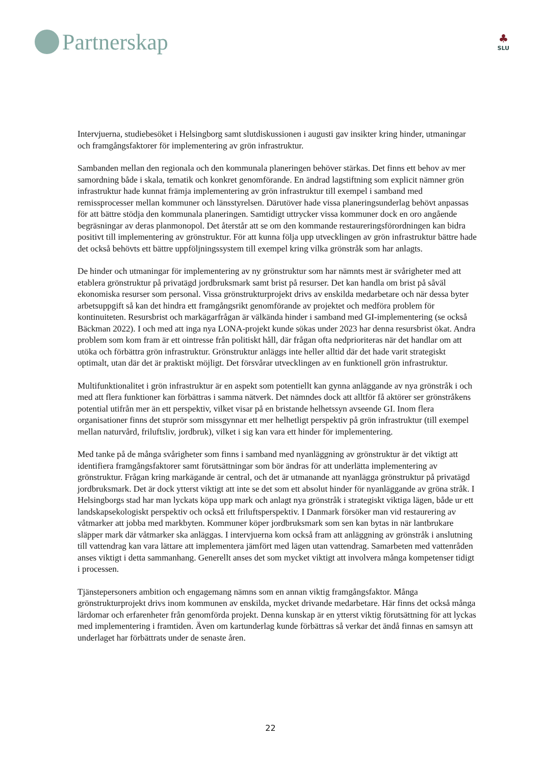Partnerskap
♣
SLU
Intervjuerna, studiebesöket i Helsingborg samt slutdiskussionen i augusti gav insikter kring hinder, utmaningar och framgångsfaktorer för implementering av grön infrastruktur.
Sambanden mellan den regionala och den kommunala planeringen behöver stärkas. Det finns ett behov av mer samordning både i skala, tematik och konkret genomförande. En ändrad lagstiftning som explicit nämner grön infrastruktur hade kunnat främja implementering av grön infrastruktur till exempel i samband med remissprocesser mellan kommuner och länsstyrelsen. Därutöver hade vissa planeringsunderlag behövt anpassas för att bättre stödja den kommunala planeringen. Samtidigt uttrycker vissa kommuner dock en oro angående begräsningar av deras planmonopol. Det återstår att se om den kommande restaureringsförordningen kan bidra positivt till implementering av grönstruktur. För att kunna följa upp utvecklingen av grön infrastruktur bättre hade det också behövts ett bättre uppföljningssystem till exempel kring vilka grönstråk som har anlagts.
De hinder och utmaningar för implementering av ny grönstruktur som har nämnts mest är svårigheter med att etablera grönstruktur på privatägd jordbruksmark samt brist på resurser. Det kan handla om brist på såväl ekonomiska resurser som personal. Vissa grönstrukturprojekt drivs av enskilda medarbetare och när dessa byter arbetsuppgift så kan det hindra ett framgångsrikt genomförande av projektet och medföra problem för kontinuiteten. Resursbrist och markägarfrågan är välkända hinder i samband med GI-implementering (se också Bäckman 2022). I och med att inga nya LONA-projekt kunde sökas under 2023 har denna resursbrist ökat. Andra problem som kom fram är ett ointresse från politiskt håll, där frågan ofta nedprioriteras när det handlar om att utöka och förbättra grön infrastruktur. Grönstruktur anläggs inte heller alltid där det hade varit strategiskt optimalt, utan där det är praktiskt möjligt. Det försvårar utvecklingen av en funktionell grön infrastruktur.
Multifunktionalitet i grön infrastruktur är en aspekt som potentiellt kan gynna anläggande av nya grönstråk i och med att flera funktioner kan förbättras i samma nätverk. Det nämndes dock att alltför få aktörer ser grönstråkens potential utifrån mer än ett perspektiv, vilket visar på en bristande helhetssyn avseende GI. Inom flera organisationer finns det stuprör som missgynnar ett mer helhetligt perspektiv på grön infrastruktur (till exempel mellan naturvård, friluftsliv, jordbruk), vilket i sig kan vara ett hinder för implementering.
Med tanke på de många svårigheter som finns i samband med nyanläggning av grönstruktur är det viktigt att identifiera framgångsfaktorer samt förutsättningar som bör ändras för att underlätta implementering av grönstruktur. Frågan kring markägande är central, och det är utmanande att nyanlägga grönstruktur på privatägd jordbruksmark. Det är dock ytterst viktigt att inte se det som ett absolut hinder för nyanläggande av gröna stråk. I Helsingborgs stad har man lyckats köpa upp mark och anlagt nya grönstråk i strategiskt viktiga lägen, både ur ett landskapsekologiskt perspektiv och också ett friluftsperspektiv. I Danmark försöker man vid restaurering av våtmarker att jobba med markbyten. Kommuner köper jordbruksmark som sen kan bytas in när lantbrukare släpper mark där våtmarker ska anläggas. I intervjuerna kom också fram att anläggning av grönstråk i anslutning till vattendrag kan vara lättare att implementera jämfört med lägen utan vattendrag. Samarbeten med vattenråden anses viktigt i detta sammanhang. Generellt anses det som mycket viktigt att involvera många kompetenser tidigt i processen.
Tjänstepersoners ambition och engagemang nämns som en annan viktig framgångsfaktor. Många grönstrukturprojekt drivs inom kommunen av enskilda, mycket drivande medarbetare. Här finns det också många lärdomar och erfarenheter från genomförda projekt. Denna kunskap är en ytterst viktig förutsättning för att lyckas med implementering i framtiden. Även om kartunderlag kunde förbättras så verkar det ändå finnas en samsyn att underlaget har förbättrats under de senaste åren.
22